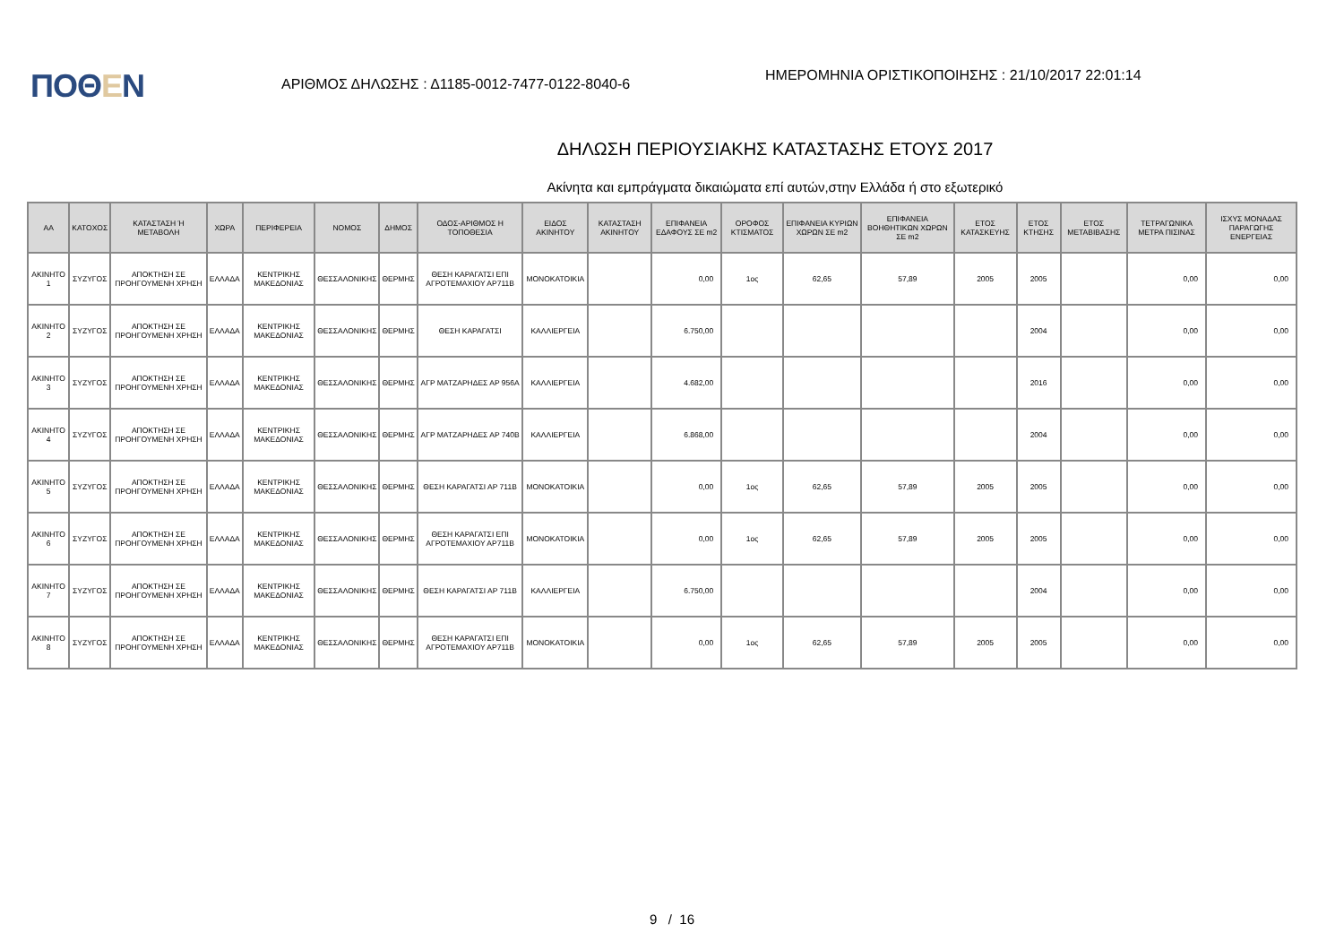ΠΟΘΕΝ
ΑΡΙΘΜΟΣ ΔΗΛΩΣΗΣ : Δ1185-0012-7477-0122-8040-6
ΗΜΕΡΟΜΗΝΙΑ ΟΡΙΣΤΙΚΟΠΟΙΗΣΗΣ : 21/10/2017 22:01:14
ΔΗΛΩΣΗ ΠΕΡΙΟΥΣΙΑΚΗΣ ΚΑΤΑΣΤΑΣΗΣ ΕΤΟΥΣ 2017
Ακίνητα και εμπράγματα δικαιώματα επί αυτών,στην Ελλάδα ή στο εξωτερικό
| ΑΑ | ΚΑΤΟΧΟΣ | ΚΑΤΑΣΤΑΣΗ Ή ΜΕΤΑΒΟΛΗ | ΧΩΡΑ | ΠΕΡΙΦΕΡΕΙΑ | ΝΟΜΟΣ | ΔΗΜΟΣ | ΟΔΟΣ-ΑΡΙΘΜΟΣ Η ΤΟΠΟΘΕΣΙΑ | ΕΙΔΟΣ ΑΚΙΝΗΤΟΥ | ΚΑΤΑΣΤΑΣΗ ΑΚΙΝΗΤΟΥ | ΕΠΙΦΑΝΕΙΑ ΕΔΑΦΟΥΣ ΣΕ m2 | ΟΡΟΦΟΣ ΚΤΙΣΜΑΤΟΣ | ΕΠΙΦΑΝΕΙΑ ΚΥΡΙΩΝ ΧΩΡΩΝ ΣΕ m2 | ΕΠΙΦΑΝΕΙΑ ΒΟΗΘΗΤΙΚΩΝ ΧΩΡΩΝ ΣΕ m2 | ΕΤΟΣ ΚΑΤΑΣΚΕΥΗΣ | ΕΤΟΣ ΚΤΗΣΗΣ | ΕΤΟΣ ΜΕΤΑΒΙΒΑΣΗΣ | ΤΕΤΡΑΓΩΝΙΚΑ ΜΕΤΡΑ ΠΙΣΙΝΑΣ | ΙΣΧΥΣ ΜΟΝΑΔΑΣ ΠΑΡΑΓΩΓΗΣ ΕΝΕΡΓΕΙΑΣ |
| --- | --- | --- | --- | --- | --- | --- | --- | --- | --- | --- | --- | --- | --- | --- | --- | --- | --- | --- |
| ΑΚΙΝΗΤΟ 1 | ΣΥΖΥΓΟΣ | ΑΠΟΚΤΗΣΗ ΣΕ ΠΡΟΗΓΟΥΜΕΝΗ ΧΡΗΣΗ | ΕΛΛΑΔΑ | ΚΕΝΤΡΙΚΗΣ ΜΑΚΕΔΟΝΙΑΣ | ΘΕΣΣΑΛΟΝΙΚΗΣ | ΘΕΡΜΗΣ | ΘΕΣΗ ΚΑΡΑΓΑΤΣΙ ΕΠΙ ΑΓΡΟΤΕΜΑΧΙΟΥ ΑΡ711Β | ΜΟΝΟΚΑΤΟΙΚΙΑ | | 0,00 | 1ος | 62,65 | 57,89 | 2005 | 2005 | | 0,00 | 0,00 |
| ΑΚΙΝΗΤΟ 2 | ΣΥΖΥΓΟΣ | ΑΠΟΚΤΗΣΗ ΣΕ ΠΡΟΗΓΟΥΜΕΝΗ ΧΡΗΣΗ | ΕΛΛΑΔΑ | ΚΕΝΤΡΙΚΗΣ ΜΑΚΕΔΟΝΙΑΣ | ΘΕΣΣΑΛΟΝΙΚΗΣ | ΘΕΡΜΗΣ | ΘΕΣΗ ΚΑΡΑΓΑΤΣΙ | ΚΑΛΛΙΕΡΓΕΙΑ | | 6.750,00 | | | | | 2004 | | 0,00 | 0,00 |
| ΑΚΙΝΗΤΟ 3 | ΣΥΖΥΓΟΣ | ΑΠΟΚΤΗΣΗ ΣΕ ΠΡΟΗΓΟΥΜΕΝΗ ΧΡΗΣΗ | ΕΛΛΑΔΑ | ΚΕΝΤΡΙΚΗΣ ΜΑΚΕΔΟΝΙΑΣ | ΘΕΣΣΑΛΟΝΙΚΗΣ | ΘΕΡΜΗΣ | ΑΓΡ ΜΑΤΖΑΡΗΔΕΣ ΑΡ 956Α | ΚΑΛΛΙΕΡΓΕΙΑ | | 4.682,00 | | | | | 2016 | | 0,00 | 0,00 |
| ΑΚΙΝΗΤΟ 4 | ΣΥΖΥΓΟΣ | ΑΠΟΚΤΗΣΗ ΣΕ ΠΡΟΗΓΟΥΜΕΝΗ ΧΡΗΣΗ | ΕΛΛΑΔΑ | ΚΕΝΤΡΙΚΗΣ ΜΑΚΕΔΟΝΙΑΣ | ΘΕΣΣΑΛΟΝΙΚΗΣ | ΘΕΡΜΗΣ | ΑΓΡ ΜΑΤΖΑΡΗΔΕΣ ΑΡ 740Β | ΚΑΛΛΙΕΡΓΕΙΑ | | 6.868,00 | | | | | 2004 | | 0,00 | 0,00 |
| ΑΚΙΝΗΤΟ 5 | ΣΥΖΥΓΟΣ | ΑΠΟΚΤΗΣΗ ΣΕ ΠΡΟΗΓΟΥΜΕΝΗ ΧΡΗΣΗ | ΕΛΛΑΔΑ | ΚΕΝΤΡΙΚΗΣ ΜΑΚΕΔΟΝΙΑΣ | ΘΕΣΣΑΛΟΝΙΚΗΣ | ΘΕΡΜΗΣ | ΘΕΣΗ ΚΑΡΑΓΑΤΣΙ ΑΡ 711Β | ΜΟΝΟΚΑΤΟΙΚΙΑ | | 0,00 | 1ος | 62,65 | 57,89 | 2005 | 2005 | | 0,00 | 0,00 |
| ΑΚΙΝΗΤΟ 6 | ΣΥΖΥΓΟΣ | ΑΠΟΚΤΗΣΗ ΣΕ ΠΡΟΗΓΟΥΜΕΝΗ ΧΡΗΣΗ | ΕΛΛΑΔΑ | ΚΕΝΤΡΙΚΗΣ ΜΑΚΕΔΟΝΙΑΣ | ΘΕΣΣΑΛΟΝΙΚΗΣ | ΘΕΡΜΗΣ | ΘΕΣΗ ΚΑΡΑΓΑΤΣΙ ΕΠΙ ΑΓΡΟΤΕΜΑΧΙΟΥ ΑΡ711Β | ΜΟΝΟΚΑΤΟΙΚΙΑ | | 0,00 | 1ος | 62,65 | 57,89 | 2005 | 2005 | | 0,00 | 0,00 |
| ΑΚΙΝΗΤΟ 7 | ΣΥΖΥΓΟΣ | ΑΠΟΚΤΗΣΗ ΣΕ ΠΡΟΗΓΟΥΜΕΝΗ ΧΡΗΣΗ | ΕΛΛΑΔΑ | ΚΕΝΤΡΙΚΗΣ ΜΑΚΕΔΟΝΙΑΣ | ΘΕΣΣΑΛΟΝΙΚΗΣ | ΘΕΡΜΗΣ | ΘΕΣΗ ΚΑΡΑΓΑΤΣΙ ΑΡ 711Β | ΚΑΛΛΙΕΡΓΕΙΑ | | 6.750,00 | | | | | 2004 | | 0,00 | 0,00 |
| ΑΚΙΝΗΤΟ 8 | ΣΥΖΥΓΟΣ | ΑΠΟΚΤΗΣΗ ΣΕ ΠΡΟΗΓΟΥΜΕΝΗ ΧΡΗΣΗ | ΕΛΛΑΔΑ | ΚΕΝΤΡΙΚΗΣ ΜΑΚΕΔΟΝΙΑΣ | ΘΕΣΣΑΛΟΝΙΚΗΣ | ΘΕΡΜΗΣ | ΘΕΣΗ ΚΑΡΑΓΑΤΣΙ ΕΠΙ ΑΓΡΟΤΕΜΑΧΙΟΥ ΑΡ711Β | ΜΟΝΟΚΑΤΟΙΚΙΑ | | 0,00 | 1ος | 62,65 | 57,89 | 2005 | 2005 | | 0,00 | 0,00 |
9 / 16